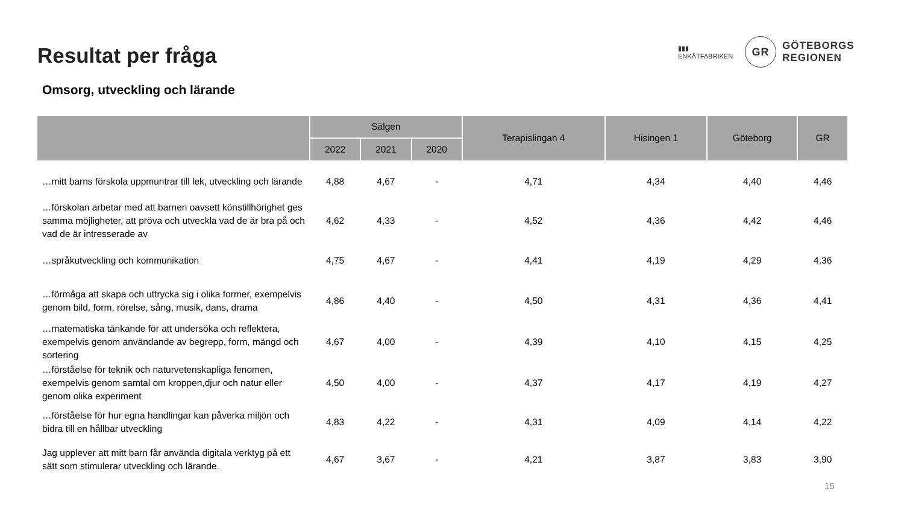Resultat per fråga
▮▮▮
ENKÄTFABRIKEN
GR
GÖTEBORGS
REGIONEN
Omsorg, utveckling och lärande
| | Sälgen | | | Terapislingan 4 | Hisingen 1 | Göteborg | GR |
| --- | --- | --- | --- | --- | --- | --- | --- |
| | 2022 | 2021 | 2020 | | | | |
| …mitt barns förskola uppmuntrar till lek, utveckling och lärande | 4,88 | 4,67 | - | 4,71 | 4,34 | 4,40 | 4,46 |
| …förskolan arbetar med att barnen oavsett könstillhörighet ges samma möjligheter, att pröva och utveckla vad de är bra på och vad de är intresserade av | 4,62 | 4,33 | - | 4,52 | 4,36 | 4,42 | 4,46 |
| …språkutveckling och kommunikation | 4,75 | 4,67 | - | 4,41 | 4,19 | 4,29 | 4,36 |
| …förmåga att skapa och uttrycka sig i olika former, exempelvis genom bild, form, rörelse, sång, musik, dans, drama | 4,86 | 4,40 | - | 4,50 | 4,31 | 4,36 | 4,41 |
| …matematiska tänkande för att undersöka och reflektera, exempelvis genom användande av begrepp, form, mängd och sortering | 4,67 | 4,00 | - | 4,39 | 4,10 | 4,15 | 4,25 |
| …förståelse för teknik och naturvetenskapliga fenomen, exempelvis genom samtal om kroppen,djur och natur eller genom olika experiment | 4,50 | 4,00 | - | 4,37 | 4,17 | 4,19 | 4,27 |
| …förståelse för hur egna handlingar kan påverka miljön och bidra till en hållbar utveckling | 4,83 | 4,22 | - | 4,31 | 4,09 | 4,14 | 4,22 |
| Jag upplever att mitt barn får använda digitala verktyg på ett sätt som stimulerar utveckling och lärande. | 4,67 | 3,67 | - | 4,21 | 3,87 | 3,83 | 3,90 |
15